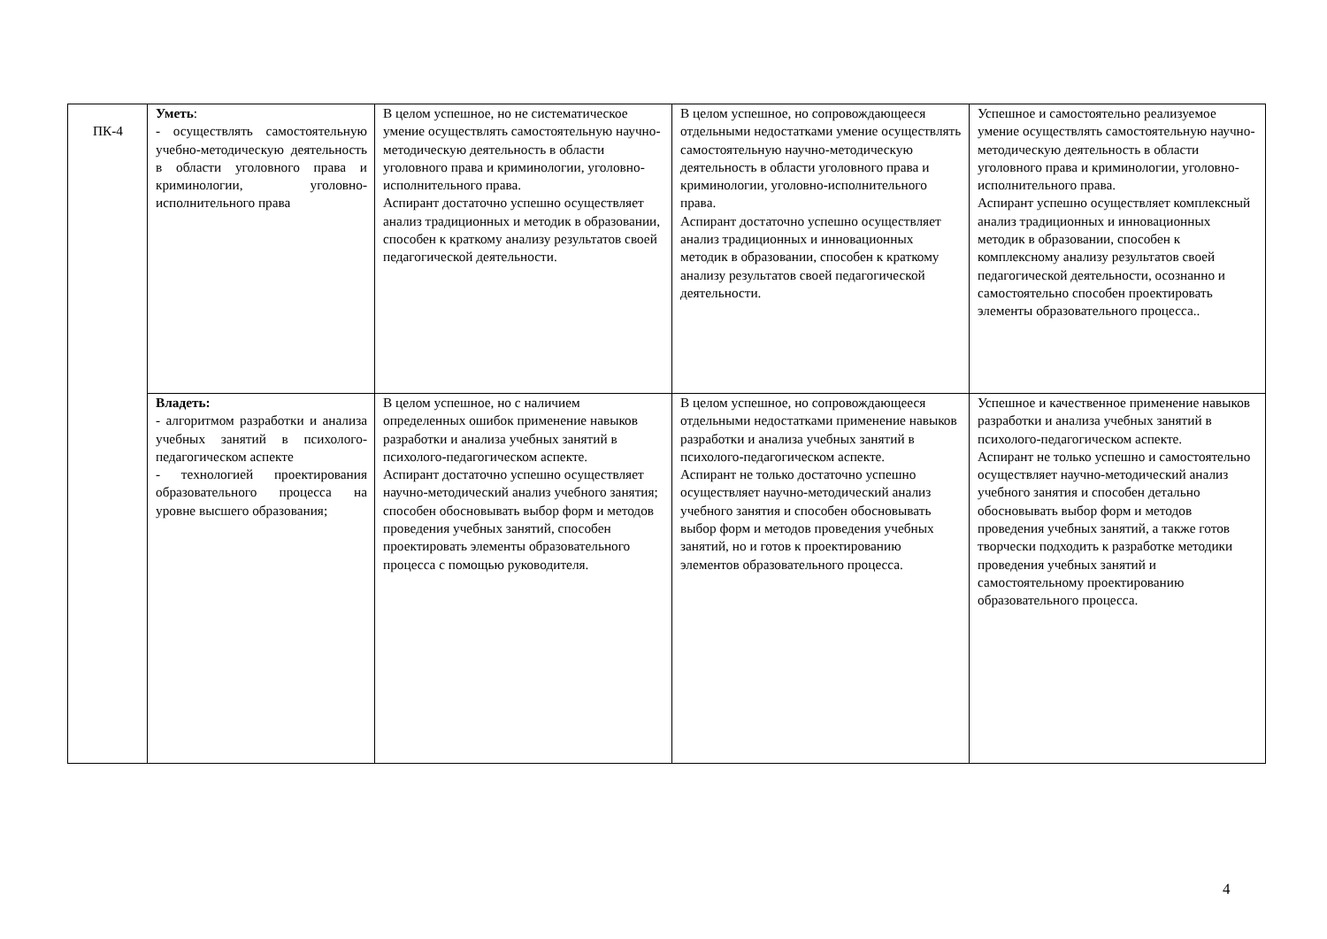| ПК-4 | Уметь : - осуществлять самостоятельную учебно-методическую деятельность в области уголовного права и криминологии, уголовно-исполнительного права | В целом успешное, но не систематическое умение осуществлять самостоятельную научно-методическую деятельность в области уголовного права и криминологии, уголовно-исполнительного права. Аспирант достаточно успешно осуществляет анализ традиционных и методик в образовании, способен к краткому анализу результатов своей педагогической деятельности. | В целом успешное, но сопровождающееся отдельными недостатками умение осуществлять самостоятельную научно-методическую деятельность в области уголовного права и криминологии, уголовно-исполнительного права. Аспирант достаточно успешно осуществляет анализ традиционных и инновационных методик в образовании, способен к краткому анализу результатов своей педагогической деятельности. | Успешное и самостоятельно реализуемое умение осуществлять самостоятельную научно-методическую деятельность в области уголовного права и криминологии, уголовно-исполнительного права. Аспирант успешно осуществляет комплексный анализ традиционных и инновационных методик в образовании, способен к комплексному анализу результатов своей педагогической деятельности, осознанно и самостоятельно способен проектировать элементы образовательного процесса.. |
| | Владеть: - алгоритмом разработки и анализа учебных занятий в психолого-педагогическом аспекте - технологией проектирования образовательного процесса на уровне высшего образования; | В целом успешное, но с наличием определенных ошибок применение навыков разработки и анализа учебных занятий в психолого-педагогическом аспекте. Аспирант достаточно успешно осуществляет научно-методический анализ учебного занятия; способен обосновывать выбор форм и методов проведения учебных занятий, способен проектировать элементы образовательного процесса с помощью руководителя. | В целом успешное, но сопровождающееся отдельными недостатками применение навыков разработки и анализа учебных занятий в психолого-педагогическом аспекте. Аспирант не только достаточно успешно осуществляет научно-методический анализ учебного занятия и способен обосновывать выбор форм и методов проведения учебных занятий, но и готов к проектированию элементов образовательного процесса. | Успешное и качественное применение навыков разработки и анализа учебных занятий в психолого-педагогическом аспекте. Аспирант не только успешно и самостоятельно осуществляет научно-методический анализ учебного занятия и способен детально обосновывать выбор форм и методов проведения учебных занятий, а также готов творчески подходить к разработке методики проведения учебных занятий и самостоятельному проектированию образовательного процесса. |
4